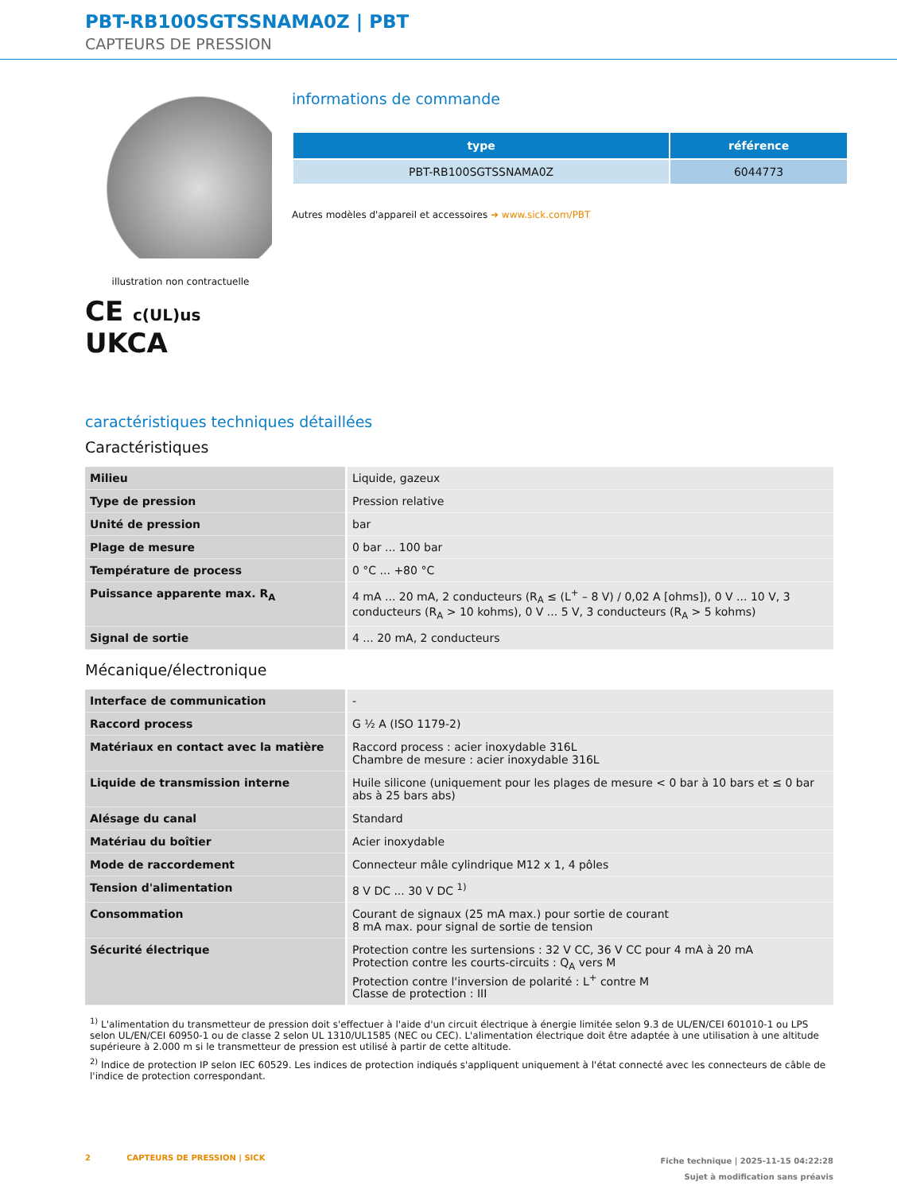PBT-RB100SGTSSNAMA0Z | PBT
CAPTEURS DE PRESSION
illustration non contractuelle
CE c(UL)us UKCA
informations de commande
| type | référence |
| --- | --- |
| PBT-RB100SGTSSNAMA0Z | 6044773 |
Autres modèles d'appareil et accessoires ➜ www.sick.com/PBT
caractéristiques techniques détaillées
Caractéristiques
| Milieu | Liquide, gazeux |
| Type de pression | Pression relative |
| Unité de pression | bar |
| Plage de mesure | 0 bar ... 100 bar |
| Température de process | 0 °C ... +80 °C |
| Puissance apparente max. R<sub>A</sub> | 4 mA ... 20 mA, 2 conducteurs (R<sub>A</sub> ≤ (L<sup>+</sup> – 8 V) / 0,02 A [ohms]), 0 V ... 10 V, 3 conducteurs (R<sub>A</sub> > 10 kohms), 0 V ... 5 V, 3 conducteurs (R<sub>A</sub> > 5 kohms) |
| Signal de sortie | 4 ... 20 mA, 2 conducteurs |
Mécanique/électronique
| Interface de communication | - |
| Raccord process | G ½ A (ISO 1179-2) |
| Matériaux en contact avec la matière | Raccord process : acier inoxydable 316L Chambre de mesure : acier inoxydable 316L |
| Liquide de transmission interne | Huile silicone (uniquement pour les plages de mesure < 0 bar à 10 bars et ≤ 0 bar abs à 25 bars abs) |
| Alésage du canal | Standard |
| Matériau du boîtier | Acier inoxydable |
| Mode de raccordement | Connecteur mâle cylindrique M12 x 1, 4 pôles |
| Tension d'alimentation | 8 V DC ... 30 V DC <sup>1)</sup> |
| Consommation | Courant de signaux (25 mA max.) pour sortie de courant 8 mA max. pour signal de sortie de tension |
| Sécurité électrique | Protection contre les surtensions : 32 V CC, 36 V CC pour 4 mA à 20 mA Protection contre les courts-circuits : Q<sub>A</sub> vers M Protection contre l'inversion de polarité : L<sup>+</sup> contre M Classe de protection : III |
<sup>1)</sup> L'alimentation du transmetteur de pression doit s'effectuer à l'aide d'un circuit électrique à énergie limitée selon 9.3 de UL/EN/CEI 601010-1 ou LPS selon UL/EN/CEI 60950-1 ou de classe 2 selon UL 1310/UL1585 (NEC ou CEC). L'alimentation électrique doit être adaptée à une utilisation à une altitude supérieure à 2.000 m si le transmetteur de pression est utilisé à partir de cette altitude.
<sup>2)</sup> Indice de protection IP selon IEC 60529. Les indices de protection indiqués s'appliquent uniquement à l'état connecté avec les connecteurs de câble de l'indice de protection correspondant.
2 CAPTEURS DE PRESSION | SICK
Fiche technique | 2025-11-15 04:22:28
Sujet à modification sans préavis